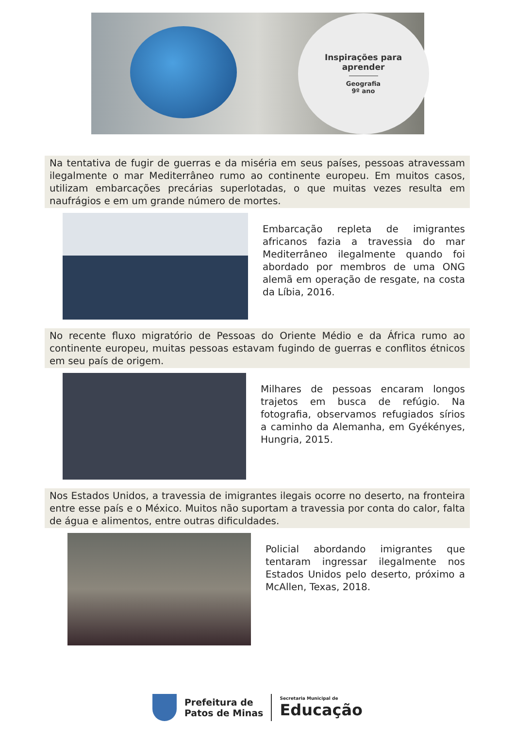Inspirações para
aprender
Geografia
9º ano
Na tentativa de fugir de guerras e da miséria em seus países, pessoas atravessam ilegalmente o mar Mediterrâneo rumo ao continente europeu. Em muitos casos, utilizam embarcações precárias superlotadas, o que muitas vezes resulta em naufrágios e em um grande número de mortes.
Embarcação repleta de imigrantes africanos fazia a travessia do mar Mediterrâneo ilegalmente quando foi abordado por membros de uma ONG alemã em operação de resgate, na costa da Líbia, 2016.
No recente fluxo migratório de Pessoas do Oriente Médio e da África rumo ao continente europeu, muitas pessoas estavam fugindo de guerras e conflitos étnicos em seu país de origem.
Milhares de pessoas encaram longos trajetos em busca de refúgio. Na fotografia, observamos refugiados sírios a caminho da Alemanha, em Gyékényes, Hungria, 2015.
Nos Estados Unidos, a travessia de imigrantes ilegais ocorre no deserto, na fronteira entre esse país e o México. Muitos não suportam a travessia por conta do calor, falta de água e alimentos, entre outras dificuldades.
Policial abordando imigrantes que tentaram ingressar ilegalmente nos Estados Unidos pelo deserto, próximo a McAllen, Texas, 2018.
Prefeitura de
Patos de Minas
Secretaria Municipal de
Educação